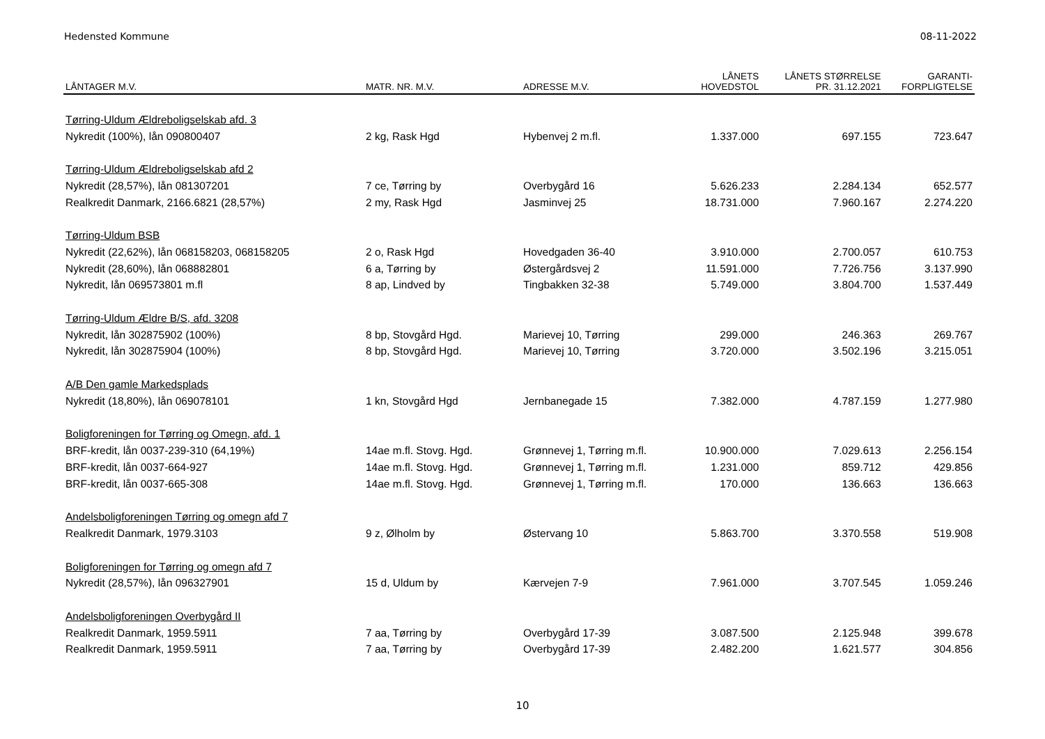Hedensted Kommune 08-11-2022
| LÅNTAGER M.V. | MATR. NR. M.V. | ADRESSE M.V. | LÅNETS HOVEDSTOL | LÅNETS STØRRELSE PR. 31.12.2021 | GARANTI- FORPLIGTELSE |
| --- | --- | --- | --- | --- | --- |
| Tørring-Uldum Ældreboligselskab afd. 3 | | | | | |
| Nykredit (100%), lån 090800407 | 2 kg, Rask Hgd | Hybenvej 2 m.fl. | 1.337.000 | 697.155 | 723.647 |
| Tørring-Uldum Ældreboligselskab afd 2 | | | | | |
| Nykredit (28,57%), lån 081307201 | 7 ce, Tørring by | Overbygård 16 | 5.626.233 | 2.284.134 | 652.577 |
| Realkredit Danmark, 2166.6821 (28,57%) | 2 my, Rask Hgd | Jasminvej 25 | 18.731.000 | 7.960.167 | 2.274.220 |
| Tørring-Uldum BSB | | | | | |
| Nykredit (22,62%), lån 068158203, 068158205 | 2 o, Rask Hgd | Hovedgaden 36-40 | 3.910.000 | 2.700.057 | 610.753 |
| Nykredit (28,60%), lån 068882801 | 6 a, Tørring by | Østergårdsvej 2 | 11.591.000 | 7.726.756 | 3.137.990 |
| Nykredit, lån 069573801 m.fl | 8 ap, Lindved by | Tingbakken 32-38 | 5.749.000 | 3.804.700 | 1.537.449 |
| Tørring-Uldum Ældre B/S, afd. 3208 | | | | | |
| Nykredit, lån 302875902 (100%) | 8 bp, Stovgård Hgd. | Marievej 10, Tørring | 299.000 | 246.363 | 269.767 |
| Nykredit, lån 302875904 (100%) | 8 bp, Stovgård Hgd. | Marievej 10, Tørring | 3.720.000 | 3.502.196 | 3.215.051 |
| A/B Den gamle Markedsplads | | | | | |
| Nykredit (18,80%), lån 069078101 | 1 kn, Stovgård Hgd | Jernbanegade 15 | 7.382.000 | 4.787.159 | 1.277.980 |
| Boligforeningen for Tørring og Omegn, afd. 1 | | | | | |
| BRF-kredit, lån 0037-239-310 (64,19%) | 14ae m.fl. Stovg. Hgd. | Grønnevej 1, Tørring m.fl. | 10.900.000 | 7.029.613 | 2.256.154 |
| BRF-kredit, lån 0037-664-927 | 14ae m.fl. Stovg. Hgd. | Grønnevej 1, Tørring m.fl. | 1.231.000 | 859.712 | 429.856 |
| BRF-kredit, lån 0037-665-308 | 14ae m.fl. Stovg. Hgd. | Grønnevej 1, Tørring m.fl. | 170.000 | 136.663 | 136.663 |
| Andelsboligforeningen Tørring og omegn afd 7 | | | | | |
| Realkredit Danmark, 1979.3103 | 9 z, Ølholm by | Østervang 10 | 5.863.700 | 3.370.558 | 519.908 |
| Boligforeningen for Tørring og omegn afd 7 | | | | | |
| Nykredit (28,57%), lån 096327901 | 15 d, Uldum by | Kærvejen 7-9 | 7.961.000 | 3.707.545 | 1.059.246 |
| Andelsboligforeningen Overbygård II | | | | | |
| Realkredit Danmark, 1959.5911 | 7 aa, Tørring by | Overbygård 17-39 | 3.087.500 | 2.125.948 | 399.678 |
| Realkredit Danmark, 1959.5911 | 7 aa, Tørring by | Overbygård 17-39 | 2.482.200 | 1.621.577 | 304.856 |
10